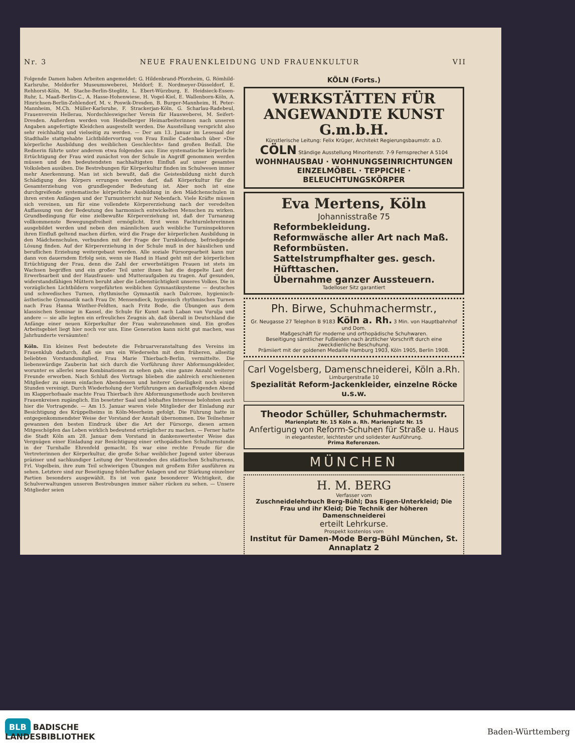Nr. 3 NEUE FRAUENKLEIDUNG UND FRAUENKULTUR VII
Folgende Damen haben Arbeiten angemeldet: G. Hildenbrand-Pforzheim, G. Römhild-Karlsruhe, Meldorfer Museumsweberei, Meldorf; E. Nordmeyer-Düsseldorf, E. Rehhorst-Köln, M. Stache-Berlin-Steglitz, L. Ebert-Würzburg, E. Heidsieck-Essen-Ruhr, L. Maaß-Berlin-C., A. Hasse-Hohenwiese, H. Vogel-Kiel, E. Wallenborn-Köln, A. Hinrichsen-Berlin-Zehlendorf, M. v. Poswik-Dresden, B. Burger-Mannheim, H. Peter-Mannheim, M.Ch. Müller-Karlsruhe, F. Strackerjan-Köln, G. Scharlau-Radebeul, Frauenverein Hellerau, Nordschleswigscher Verein für Hausweberei, M. Seifert-Dresden. Außerdem werden von Heidelberger Heimarbeiterinnen nach unseren Angaben angefertigte Kleidchen ausgestellt werden. Die Ausstellung verspricht also sehr reichhaltig und vielseitig zu werden. — Der am 13. Januar im Lesesaal der Stadthalle stattgehabte Lichtbildervortrag von Frau Emilie Cadenbach über »Die körperliche Ausbildung des weiblichen Geschlechts« fand großen Beifall. Die Rednerin führte unter anderem etwa folgendes aus: Eine systematische körperliche Ertüchtigung der Frau wird zunächst von der Schule in Angriff genommen werden müssen und den bedeutendsten nachhaltigsten Einfluß auf unser gesamtes Volksleben ausüben. Die Bestrebungen für Körperkultur finden im Schulwesen immer mehr Anerkennung. Man ist sich bewußt, daß die Geistesbildung nicht durch Schädigung des Körpers errungen werden darf, daß Körperkultur für die Gesamterziehung von grundlegender Bedeutung ist. Aber noch ist eine durchgreifende systematische körperliche Ausbildung in den Mädchenschulen in ihren ersten Anfängen und der Turnunterricht nur Nebenfach. Viele Kräfte müssen sich vereinen, um für eine vollendete Körpererziehung nach der veredelten Auffassung von der Bedeutung des harmonisch entwickelten Menschen zu wirken. Grundbedingung für eine zielbewußte Körpererziehung ist, daß der Turnanzug vollkommenste Bewegungsfreiheit ermöglicht. Erst wenn Fachturnlehrerinnen ausgebildet werden und neben den männlichen auch weibliche Turninspektoren ihren Einfluß geltend machen dürfen, wird die Frage der körperlichen Ausbildung in den Mädchenschulen, verbunden mit der Frage der Turnkleidung, befriedigende Lösung finden. Auf der Körpererziehung in der Schule muß in der häuslichen und beruflichen Erziehung weitergebaut werden. Alle soziale Fürsorgearbeit kann nur dann von dauerndem Erfolg sein, wenn sie Hand in Hand geht mit der körperlichen Ertüchtigung der Frau, denn die Zahl der erwerbstätigen Frauen ist stets im Wachsen begriffen und ein großer Teil unter ihnen hat die doppelte Last der Erwerbsarbeit und der Hausfrauen- und Mutteraufgaben zu tragen. Auf gesunden, widerstandsfähigen Müttern beruht aber die Lebenstüchtigkeit unseres Volkes. Die in vorzüglichen Lichtbildern vorgeführten weiblichen Gymnastiksysteme — deutsches und schwedisches Turnen, rhythmische Gymnastik nach Dalcroze, hygienisch-ästhetische Gymnastik nach Frau Dr. Mensendieck, hygienisch rhythmisches Turnen nach Frau Hanna Winther-Feldten, nach Fritz Bode, die Übungen aus dem klassischen Seminar in Kassel, die Schule für Kunst nach Laban van Vurulja und andere — sie alle legten ein erfreuliches Zeugnis ab, daß überall in Deutschland die Anfänge einer neuen Körperkultur der Frau wahrzunehmen sind. Ein großes Arbeitsgebiet liegt hier noch vor uns. Eine Generation kann nicht gut machen, was Jahrhunderte versäumten!
Köln. Ein kleines Fest bedeutete die Februarveranstaltung des Vereins im Frauenklub dadurch, daß sie uns ein Wiedersehn mit dem früheren, allseitig beliebten Vorstandsmitglied, Frau Marie Thierbach-Berlin, vermittelte. Die liebenswürdige Zauberin hat sich durch die Vorführung ihrer Abformungskleider, worunter es allerlei neue Kombinationen zu sehen gab, eine ganze Anzahl weiterer Freunde erworben. Nach Schluß des Vortrags blieben die zahlreich erschienenen Mitglieder zu einem einfachen Abendessen und heiterer Geselligkeit noch einige Stunden vereinigt. Durch Wiederholung der Vorführungen am darauffolgenden Abend im Klapperhofsaale machte Frau Thierbach ihre Abformungsmethode auch breiteren Frauenkreisen zugänglich. Ein besetzter Saal und lebhaftes Interesse belohnten auch hier die Vortragende. — Am 15. Januar waren viele Mitglieder der Einladung zur Besichtigung des Krüppelheims in Köln-Meerheim gefolgt. Die Führung hatte in entgegenkommendster Weise der Vorstand der Anstalt übernommen. Die Teilnehmer gewannen den besten Eindruck über die Art der Fürsorge, diesen armen Mitgeschöpfen das Leben wirklich bedeutend erträglicher zu machen. — Ferner hatte die Stadt Köln am 28. Januar dem Vorstand in dankenswertester Weise das Vergnügen einer Einladung zur Besichtigung einer orthopädischen Schulturnstunde in der Turnhalle Ehrenfeld gemacht. Es war eine rechte Freude für die Vertreterinnen der Körperkultur, die große Schar weiblicher Jugend unter überaus präziser und sachkundiger Leitung der Vorsitzenden des städtischen Schulturnens, Frl. Vogelbein, ihre zum Teil schwierigen Übungen mit großem Eifer ausführen zu sehen. Letztere sind zur Beseitigung fehlerhafter Anlagen und zur Stärkung einzelner Partien besonders ausgewählt. Es ist von ganz besonderer Wichtigkeit, die Schulverwaltungen unseren Bestrebungen immer näher rücken zu sehen. — Unsere Mitglieder seien
KÖLN (Forts.)
WERKSTÄTTEN FÜR ANGEWANDTE KUNST G.m.b.H.
Künstlerische Leitung: Felix Krüger, Architekt Regierungsbaumstr. a.D. CÖLN Ständige Ausstellung Minoritenstr. 7-9 Fernsprecher A 5104
WOHNHAUSBAU · WOHNUNGSEINRICHTUNGEN EINZELMÖBEL · TEPPICHE · BELEUCHTUNGSKÖRPER
Eva Mertens, Köln
Johannisstraße 75
Reformbekleidung.
Reformwäsche aller Art nach Maß.
Reformbüsten.
Sattelstrumpfhalter ges. gesch.
Hüfttaschen.
Übernahme ganzer Aussteuern.
Tadelloser Sitz garantiert
Ph. Birwe, Schuhmachermstr.,
Gr. Neugasse 27 Telephon B 9183 Köln a. Rh. 3 Min. von Hauptbahnhof und Dom.
Maßgeschäft für moderne und orthopädische Schuhwaren.
Beseitigung sämtlicher Fußleiden nach ärztlicher Vorschrift durch eine zweckdienliche Beschuhung.
Prämiiert mit der goldenen Medaille Hamburg 1903, Köln 1905, Berlin 1908.
Carl Vogelsberg, Damenschneiderei, Köln a.Rh.
Limburgerstraße 10
Spezialität Reform-Jackenkleider, einzelne Röcke u.s.w.
Theodor Schüller, Schuhmachermstr.
Marienplatz Nr. 15 Köln a. Rh. Marienplatz Nr. 15
Anfertigung von Reform-Schuhen für Straße u. Haus
in elegantester, leichtester und solidester Ausführung.
Prima Referenzen.
MÜNCHEN
H. M. BERG
Verfasser vom
Zuschneidelehrbuch Berg-Bühl; Das Eigen-Unterkleid; Die Frau und ihr Kleid; Die Technik der höheren Damenschneiderei
erteilt Lehrkurse.
Prospekt kostenlos vom
Institut für Damen-Mode Berg-Bühl München, St. Annaplatz 2
BLB BADISCHE
LANDESBIBLIOTHEK
Baden-Württemberg